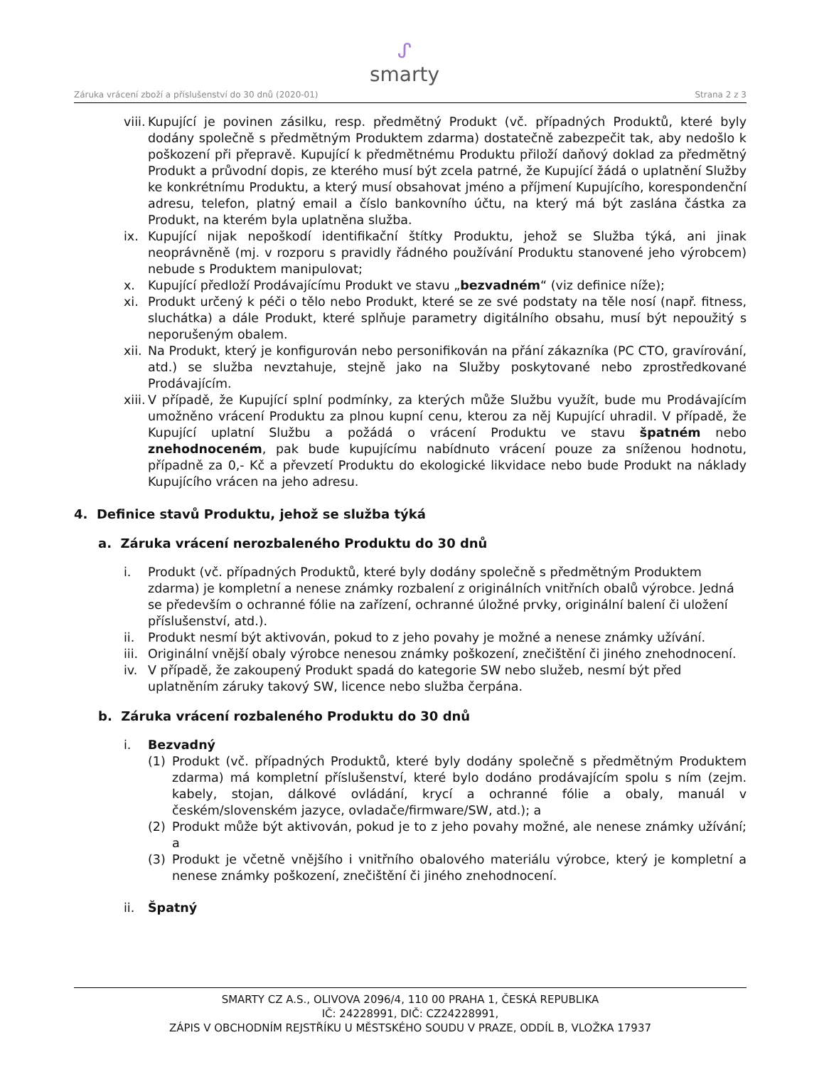ᔑ
smarty
Záruka vrácení zboží a příslušenství do 30 dnů (2020-01) Strana 2 z 3
viii. Kupující je povinen zásilku, resp. předmětný Produkt (vč. případných Produktů, které byly dodány společně s předmětným Produktem zdarma) dostatečně zabezpečit tak, aby nedošlo k poškození při přepravě. Kupující k předmětnému Produktu přiloží daňový doklad za předmětný Produkt a průvodní dopis, ze kterého musí být zcela patrné, že Kupující žádá o uplatnění Služby ke konkrétnímu Produktu, a který musí obsahovat jméno a příjmení Kupujícího, korespondenční adresu, telefon, platný email a číslo bankovního účtu, na který má být zaslána částka za Produkt, na kterém byla uplatněna služba.
ix. Kupující nijak nepoškodí identifikační štítky Produktu, jehož se Služba týká, ani jinak neoprávněně (mj. v rozporu s pravidly řádného používání Produktu stanovené jeho výrobcem) nebude s Produktem manipulovat;
x. Kupující předloží Prodávajícímu Produkt ve stavu „bezvadném“ (viz definice níže);
xi. Produkt určený k péči o tělo nebo Produkt, které se ze své podstaty na těle nosí (např. fitness, sluchátka) a dále Produkt, které splňuje parametry digitálního obsahu, musí být nepoužitý s neporušeným obalem.
xii. Na Produkt, který je konfigurován nebo personifikován na přání zákazníka (PC CTO, gravírování, atd.) se služba nevztahuje, stejně jako na Služby poskytované nebo zprostředkované Prodávajícím.
xiii. V případě, že Kupující splní podmínky, za kterých může Službu využít, bude mu Prodávajícím umožněno vrácení Produktu za plnou kupní cenu, kterou za něj Kupující uhradil. V případě, že Kupující uplatní Službu a požádá o vrácení Produktu ve stavu špatném nebo znehodnoceném, pak bude kupujícímu nabídnuto vrácení pouze za sníženou hodnotu, případně za 0,- Kč a převzetí Produktu do ekologické likvidace nebo bude Produkt na náklady Kupujícího vrácen na jeho adresu.
4. Definice stavů Produktu, jehož se služba týká
a. Záruka vrácení nerozbaleného Produktu do 30 dnů
i. Produkt (vč. případných Produktů, které byly dodány společně s předmětným Produktem zdarma) je kompletní a nenese známky rozbalení z originálních vnitřních obalů výrobce. Jedná se především o ochranné fólie na zařízení, ochranné úložné prvky, originální balení či uložení příslušenství, atd.).
ii. Produkt nesmí být aktivován, pokud to z jeho povahy je možné a nenese známky užívání.
iii. Originální vnější obaly výrobce nenesou známky poškození, znečištění či jiného znehodnocení.
iv. V případě, že zakoupený Produkt spadá do kategorie SW nebo služeb, nesmí být před uplatněním záruky takový SW, licence nebo služba čerpána.
b. Záruka vrácení rozbaleného Produktu do 30 dnů
i. Bezvadný
(1) Produkt (vč. případných Produktů, které byly dodány společně s předmětným Produktem zdarma) má kompletní příslušenství, které bylo dodáno prodávajícím spolu s ním (zejm. kabely, stojan, dálkové ovládání, krycí a ochranné fólie a obaly, manuál v českém/slovenském jazyce, ovladače/firmware/SW, atd.); a
(2) Produkt může být aktivován, pokud je to z jeho povahy možné, ale nenese známky užívání; a
(3) Produkt je včetně vnějšího i vnitřního obalového materiálu výrobce, který je kompletní a nenese známky poškození, znečištění či jiného znehodnocení.
ii. Špatný
SMARTY CZ A.S., OLIVOVA 2096/4, 110 00 PRAHA 1, ČESKÁ REPUBLIKA
IČ: 24228991, DIČ: CZ24228991,
ZÁPIS V OBCHODNÍM REJSTŘÍKU U MĚSTSKÉHO SOUDU V PRAZE, ODDÍL B, VLOŽKA 17937